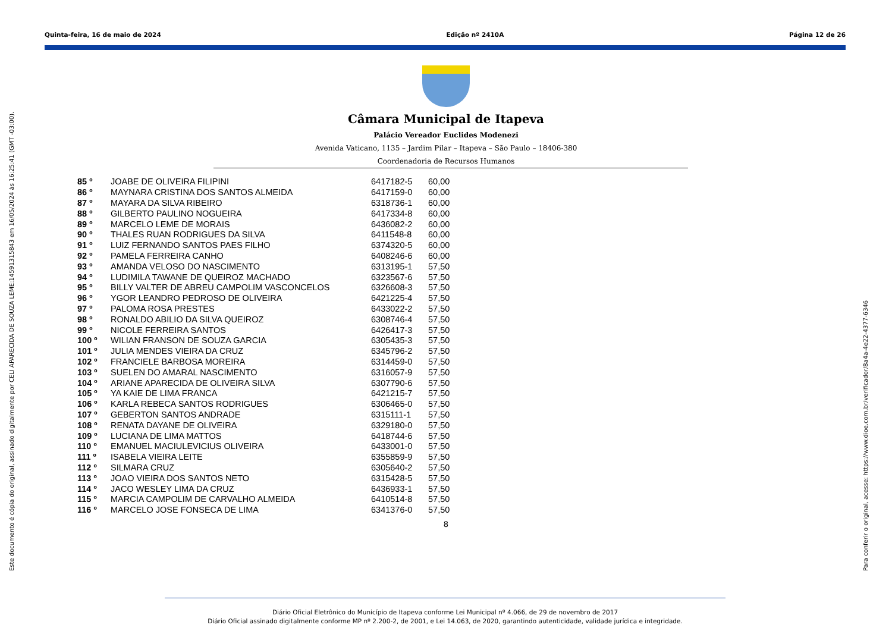Quinta-feira, 16 de maio de 2024 Edição nº 2410A Página 12 de 26
Este documento é cópia do original, assinado digitalmente por CELI APARECIDA DE SOUZA LEME:14591315843 em 16/05/2024 às 16:25:41 (GMT -03:00).
Para conferir o original, acesse: https://www.dioe.com.br/verificador/8a4a-4e22-4377-6346
Câmara Municipal de Itapeva
Palácio Vereador Euclides Modenezi
Avenida Vaticano, 1135 – Jardim Pilar – Itapeva – São Paulo – 18406-380
Coordenadoria de Recursos Humanos
| 85 º | JOABE DE OLIVEIRA FILIPINI | 6417182-5 | 60,00 |
| 86 º | MAYNARA CRISTINA DOS SANTOS ALMEIDA | 6417159-0 | 60,00 |
| 87 º | MAYARA DA SILVA RIBEIRO | 6318736-1 | 60,00 |
| 88 º | GILBERTO PAULINO NOGUEIRA | 6417334-8 | 60,00 |
| 89 º | MARCELO LEME DE MORAIS | 6436082-2 | 60,00 |
| 90 º | THALES RUAN RODRIGUES DA SILVA | 6411548-8 | 60,00 |
| 91 º | LUIZ FERNANDO SANTOS PAES FILHO | 6374320-5 | 60,00 |
| 92 º | PAMELA FERREIRA CANHO | 6408246-6 | 60,00 |
| 93 º | AMANDA VELOSO DO NASCIMENTO | 6313195-1 | 57,50 |
| 94 º | LUDIMILA TAWANE DE QUEIROZ MACHADO | 6323567-6 | 57,50 |
| 95 º | BILLY VALTER DE ABREU CAMPOLIM VASCONCELOS | 6326608-3 | 57,50 |
| 96 º | YGOR LEANDRO PEDROSO DE OLIVEIRA | 6421225-4 | 57,50 |
| 97 º | PALOMA ROSA PRESTES | 6433022-2 | 57,50 |
| 98 º | RONALDO ABILIO DA SILVA QUEIROZ | 6308746-4 | 57,50 |
| 99 º | NICOLE FERREIRA SANTOS | 6426417-3 | 57,50 |
| 100 º | WILIAN FRANSON DE SOUZA GARCIA | 6305435-3 | 57,50 |
| 101 º | JULIA MENDES VIEIRA DA CRUZ | 6345796-2 | 57,50 |
| 102 º | FRANCIELE BARBOSA MOREIRA | 6314459-0 | 57,50 |
| 103 º | SUELEN DO AMARAL NASCIMENTO | 6316057-9 | 57,50 |
| 104 º | ARIANE APARECIDA DE OLIVEIRA SILVA | 6307790-6 | 57,50 |
| 105 º | YA KAIE DE LIMA FRANCA | 6421215-7 | 57,50 |
| 106 º | KARLA REBECA SANTOS RODRIGUES | 6306465-0 | 57,50 |
| 107 º | GEBERTON SANTOS ANDRADE | 6315111-1 | 57,50 |
| 108 º | RENATA DAYANE DE OLIVEIRA | 6329180-0 | 57,50 |
| 109 º | LUCIANA DE LIMA MATTOS | 6418744-6 | 57,50 |
| 110 º | EMANUEL MACIULEVICIUS OLIVEIRA | 6433001-0 | 57,50 |
| 111 º | ISABELA VIEIRA LEITE | 6355859-9 | 57,50 |
| 112 º | SILMARA CRUZ | 6305640-2 | 57,50 |
| 113 º | JOAO VIEIRA DOS SANTOS NETO | 6315428-5 | 57,50 |
| 114 º | JACO WESLEY LIMA DA CRUZ | 6436933-1 | 57,50 |
| 115 º | MARCIA CAMPOLIM DE CARVALHO ALMEIDA | 6410514-8 | 57,50 |
| 116 º | MARCELO JOSE FONSECA DE LIMA | 6341376-0 | 57,50 |
8
Diário Oficial Eletrônico do Município de Itapeva conforme Lei Municipal nº 4.066, de 29 de novembro de 2017
Diário Oficial assinado digitalmente conforme MP nº 2.200-2, de 2001, e Lei 14.063, de 2020, garantindo autenticidade, validade jurídica e integridade.